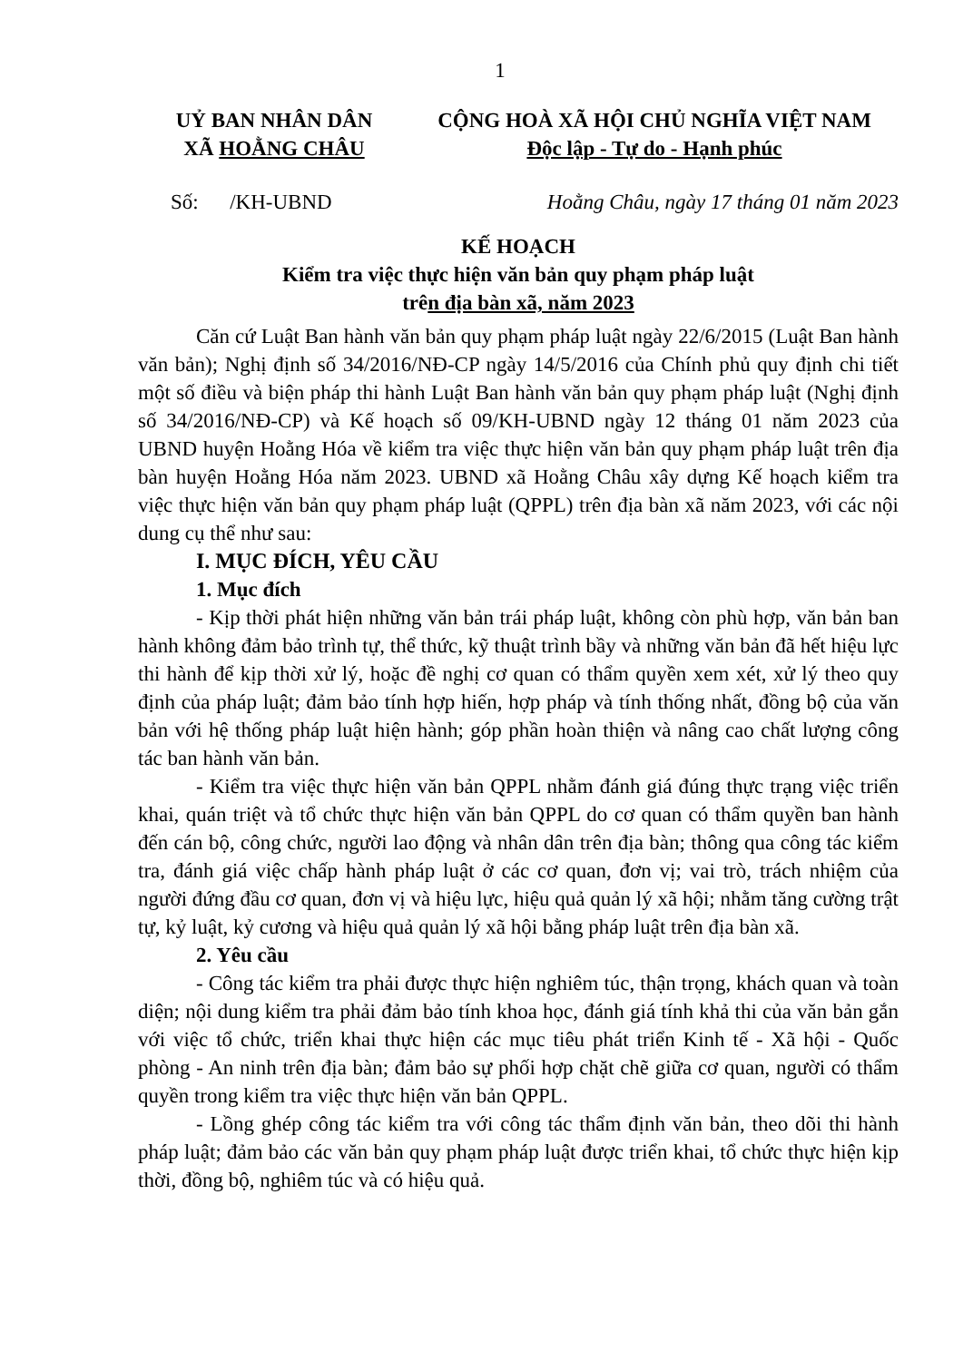1
UỶ BAN NHÂN DÂN
XÃ HOẰNG CHÂU
CỘNG HOÀ XÃ HỘI CHỦ NGHĨA VIỆT NAM
Độc lập - Tự do - Hạnh phúc
Số: /KH-UBND Hoằng Châu, ngày 17 tháng 01 năm 2023
KẾ HOẠCH
Kiểm tra việc thực hiện văn bản quy phạm pháp luật
trên địa bàn xã, năm 2023
Căn cứ Luật Ban hành văn bản quy phạm pháp luật ngày 22/6/2015 (Luật Ban hành văn bản); Nghị định số 34/2016/NĐ-CP ngày 14/5/2016 của Chính phủ quy định chi tiết một số điều và biện pháp thi hành Luật Ban hành văn bản quy phạm pháp luật (Nghị định số 34/2016/NĐ-CP) và Kế hoạch số 09/KH-UBND ngày 12 tháng 01 năm 2023 của UBND huyện Hoằng Hóa về kiểm tra việc thực hiện văn bản quy phạm pháp luật trên địa bàn huyện Hoằng Hóa năm 2023. UBND xã Hoằng Châu xây dựng Kế hoạch kiểm tra việc thực hiện văn bản quy phạm pháp luật (QPPL) trên địa bàn xã năm 2023, với các nội dung cụ thể như sau:
I. MỤC ĐÍCH, YÊU CẦU
1. Mục đích
- Kịp thời phát hiện những văn bản trái pháp luật, không còn phù hợp, văn bản ban hành không đảm bảo trình tự, thể thức, kỹ thuật trình bầy và những văn bản đã hết hiệu lực thi hành để kịp thời xử lý, hoặc đề nghị cơ quan có thẩm quyền xem xét, xử lý theo quy định của pháp luật; đảm bảo tính hợp hiến, hợp pháp và tính thống nhất, đồng bộ của văn bản với hệ thống pháp luật hiện hành; góp phần hoàn thiện và nâng cao chất lượng công tác ban hành văn bản.
- Kiểm tra việc thực hiện văn bản QPPL nhằm đánh giá đúng thực trạng việc triển khai, quán triệt và tổ chức thực hiện văn bản QPPL do cơ quan có thẩm quyền ban hành đến cán bộ, công chức, người lao động và nhân dân trên địa bàn; thông qua công tác kiểm tra, đánh giá việc chấp hành pháp luật ở các cơ quan, đơn vị; vai trò, trách nhiệm của người đứng đầu cơ quan, đơn vị và hiệu lực, hiệu quả quản lý xã hội; nhằm tăng cường trật tự, kỷ luật, kỷ cương và hiệu quả quản lý xã hội bằng pháp luật trên địa bàn xã.
2. Yêu cầu
- Công tác kiểm tra phải được thực hiện nghiêm túc, thận trọng, khách quan và toàn diện; nội dung kiểm tra phải đảm bảo tính khoa học, đánh giá tính khả thi của văn bản gắn với việc tổ chức, triển khai thực hiện các mục tiêu phát triển Kinh tế - Xã hội - Quốc phòng - An ninh trên địa bàn; đảm bảo sự phối hợp chặt chẽ giữa cơ quan, người có thẩm quyền trong kiểm tra việc thực hiện văn bản QPPL.
- Lồng ghép công tác kiểm tra với công tác thẩm định văn bản, theo dõi thi hành pháp luật; đảm bảo các văn bản quy phạm pháp luật được triển khai, tổ chức thực hiện kịp thời, đồng bộ, nghiêm túc và có hiệu quả.